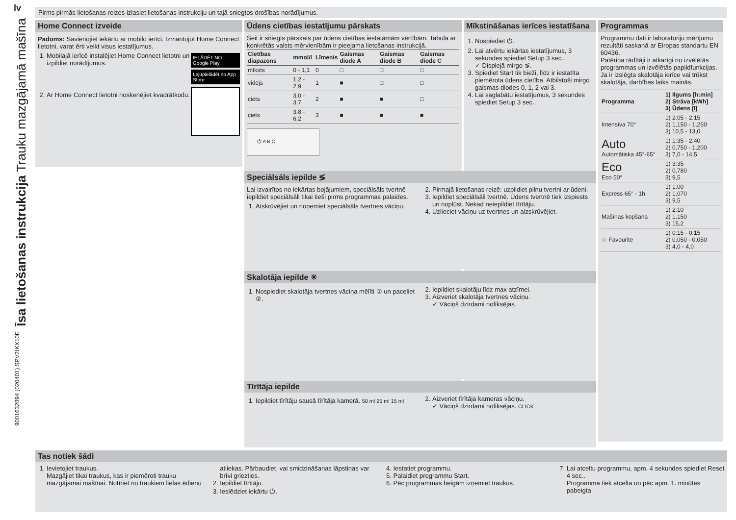lv
Īsa lietošanas instrukcija Trauku mazgājamā mašīna
9001632894 (020401) SPV2IKX10E
Pirms pirmās lietošanas reizes izlasiet lietošanas instrukciju un tajā sniegtos drošības norādījumus.
Home Connect izveide
Padoms: Savienojiet iekārtu ar mobilo ierīci. Izmantojot Home Connect lietotni, varat ērti veikt visus iestatījumus.
IELĀDĒT NO Google Play
Lejupielādēt no App Store
1. Mobilajā ierīcē instalējiet Home Connect lietotni un izpildiet norādījumus.
2. Ar Home Connect lietotni noskenējiet kvadrātkodu.
Ūdens cietības iestatījumu pārskats
Šeit ir sniegts pārskats par ūdens cietības iestatāmām vērtībām. Tabula ar konkrētās valsts mērvienībām ir pieejama lietošanas instrukcijā.
| Cietības diapazons | mmol/l | Līmenis | Gaismas diode A | Gaismas diode B | Gaismas diode C |
| --- | --- | --- | --- | --- | --- |
| mīksts | 0 - 1,1 | 0 | □ | □ | □ |
| vidējs | 1,2 - 2,9 | 1 | ■ | □ | □ |
| ciets | 3,0 - 3,7 | 2 | ■ | ■ | □ |
| ciets | 3,8 - 6,2 | 3 | ■ | ■ | ■ |
⏻ A B C
Mīkstināšanas ierīces iestatīšana
1. Nospiediet ⏻.
2. Lai atvērtu iekārtas iestatījumus, 3 sekundes spiediet Setup 3 sec..
✓ Displejā mirgo ≶.
3. Spiediet Start tik bieži, līdz ir iestatīta piemērota ūdens cietība. Atbilstoši mirgo gaismas diodes 0, 1, 2 vai 3.
4. Lai saglabātu iestatījumus, 3 sekundes spiediet Setup 3 sec..
Programmas
Programmu dati ir laboratoriju mērījumu rezultāti saskaņā ar Eiropas standartu EN 60436.
Patēriņa rādītāji ir atkarīgi no izvēlētās programmas un izvēlētās papildfunkcijas.
Ja ir izslēgta skalotāja ierīce vai trūkst skalotāja, darbības laiks mainās.
| Programma | 1) Ilgums [h:min] 2) Strāva [kWh] 3) Ūdens [l] |
| --- | --- |
| Intensīva 70° | 1) 2:05 - 2:15 2) 1,150 - 1,250 3) 10,5 - 13,0 |
| Auto Automātiska 45°-65° | 1) 1:35 - 2:40 2) 0,750 - 1,200 3) 7,0 - 14,5 |
| Eco Eco 50° | 1) 3:35 2) 0,780 3) 9,5 |
| Express 65° - 1h | 1) 1:00 2) 1,070 3) 9,5 |
| Mašīnas kopšana | 1) 2:10 2) 1,150 3) 15,2 |
| ☆ Favourite | 1) 0:15 - 0:15 2) 0,050 - 0,050 3) 4,0 - 4,0 |
Speciālsāls iepilde ≶
Lai izvairītos no iekārtas bojājumiem, speciālsāls tvertnē iepildiet speciālsāli tikai tieši pirms programmas palaides.
1. Atskrūvējiet un noņemiet speciālsāls tvertnes vāciņu.
2. Pirmajā lietošanas reizē: uzpildiet pilnu tvertni ar ūdeni.
3. Iepildiet speciālsāli tvertnē. Ūdens tvertnē tiek izspiests un noplūst. Nekad neiepildiet tīrītāju.
4. Uzlieciet vāciņu uz tvertnes un aizskrūvējiet.
Skalotāja iepilde ✳
1. Nospiediet skalotāja tvertnes vāciņa mēlīti ① un paceliet ②.
2. Iepildiet skalotāju līdz max atzīmei.
3. Aizveriet skalotāja tvertnes vāciņu.
✓ Vāciņš dzirdami nofiksējas.
Tīrītāja iepilde
1. Iepildiet tīrītāju sausā tīrītāja kamerā. 50 ml 25 ml 15 ml
2. Aizveriet tīrītāja kameras vāciņu.
✓ Vāciņš dzirdami nofiksējas. CLICK
Tas notiek šādi
1. Ievietojiet traukus.
Mazgājiet tikai traukus, kas ir piemēroti trauku mazgājamai mašīnai. Notīriet no traukiem lielas ēdienu atliekas. Pārbaudiet, vai smidzināšanas lāpstiņas var brīvi griezties.
2. Iepildiet tīrītāju.
3. Ieslēdziet iekārtu ⏻.
4. Iestatiet programmu.
5. Palaidiet programmu Start.
6. Pēc programmas beigām izņemiet traukus.
7. Lai atceltu programmu, apm. 4 sekundes spiediet Reset 4 sec..
Programma tiek atcelta un pēc apm. 1. minūtes pabeigta.